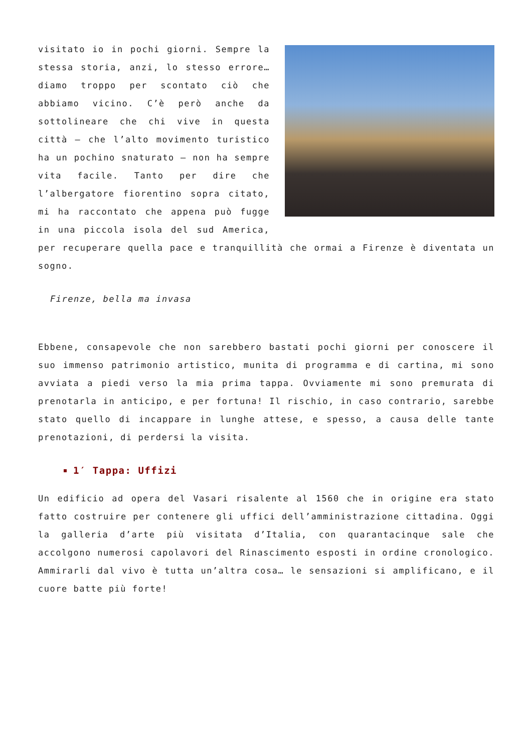visitato io in pochi giorni. Sempre la stessa storia, anzi, lo stesso errore… diamo troppo per scontato ciò che abbiamo vicino. C’è però anche da sottolineare che chi vive in questa città – che l’alto movimento turistico ha un pochino snaturato – non ha sempre vita facile. Tanto per dire che l’albergatore fiorentino sopra citato, mi ha raccontato che appena può fugge in una piccola isola del sud America, per recuperare quella pace e tranquillità che ormai a Firenze è diventata un sogno.
Firenze, bella ma invasa
Ebbene, consapevole che non sarebbero bastati pochi giorni per conoscere il suo immenso patrimonio artistico, munita di programma e di cartina, mi sono avviata a piedi verso la mia prima tappa. Ovviamente mi sono premurata di prenotarla in anticipo, e per fortuna! Il rischio, in caso contrario, sarebbe stato quello di incappare in lunghe attese, e spesso, a causa delle tante prenotazioni, di perdersi la visita.
1′ Tappa: Uffizi
Un edificio ad opera del Vasari risalente al 1560 che in origine era stato fatto costruire per contenere gli uffici dell’amministrazione cittadina. Oggi la galleria d’arte più visitata d’Italia, con quarantacinque sale che accolgono numerosi capolavori del Rinascimento esposti in ordine cronologico. Ammirarli dal vivo è tutta un’altra cosa… le sensazioni si amplificano, e il cuore batte più forte!